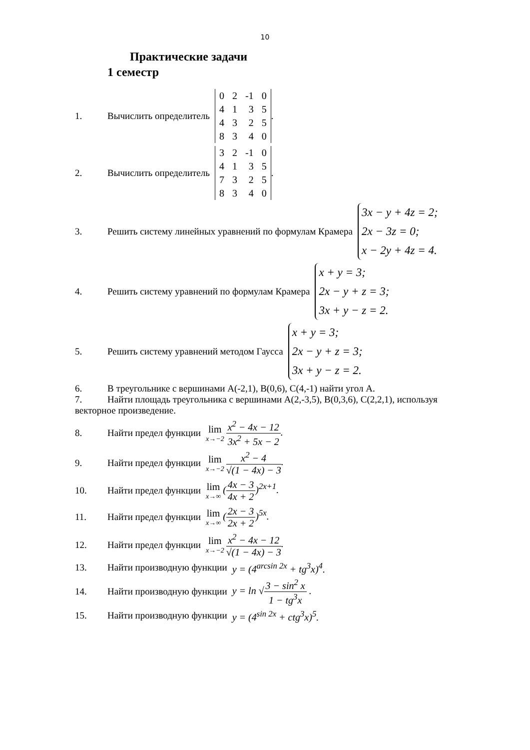10
Практические задачи
1 семестр
1. Вычислить определитель
| 0 | 2 | -1 | 0 |
| 4 | 1 | 3 | 5 |
| 4 | 3 | 2 | 5 |
| 8 | 3 | 4 | 0 |
.
2. Вычислить определитель
| 3 | 2 | -1 | 0 |
| 4 | 1 | 3 | 5 |
| 7 | 3 | 2 | 5 |
| 8 | 3 | 4 | 0 |
.
3. Решить систему линейных уравнений по формулам Крамера
3x − y + 4z = 2;
2x − 3z = 0;
x − 2y + 4z = 4.
4. Решить систему уравнений по формулам Крамера
x + y = 3;
2x − y + z = 3;
3x + y − z = 2.
5. Решить систему уравнений методом Гаусса
x + y = 3;
2x − y + z = 3;
3x + y − z = 2.
6. В треугольнике с вершинами A(-2,1), B(0,6), C(4,-1) найти угол A.
7. Найти площадь треугольника с вершинами A(2,-3,5), B(0,3,6), C(2,2,1), используя векторное произведение.
8. Найти предел функции lim x→−2 x<sup>2</sup> − 4x − 12 3x<sup>2</sup> + 5x − 2.
9. Найти предел функции lim x→−2 x<sup>2</sup> − 4 √(1 − 4x) − 3.
10. Найти предел функции lim x→∞ (4x − 3 4x + 2)<sup>2x+1</sup>.
11. Найти предел функции lim x→∞ (2x − 3 2x + 2)<sup>5x</sup>.
12. Найти предел функции lim x→−2 x<sup>2</sup> − 4x − 12 √(1 − 4x) − 3.
13. Найти производную функции y = (4<sup>arcsin 2x</sup> + tg<sup>3</sup>x)<sup>4</sup>.
14. Найти производную функции y = ln √3 − sin<sup>2</sup> x 1 − tg<sup>3</sup>x .
15. Найти производную функции y = (4<sup>sin 2x</sup> + ctg<sup>3</sup>x)<sup>5</sup>.